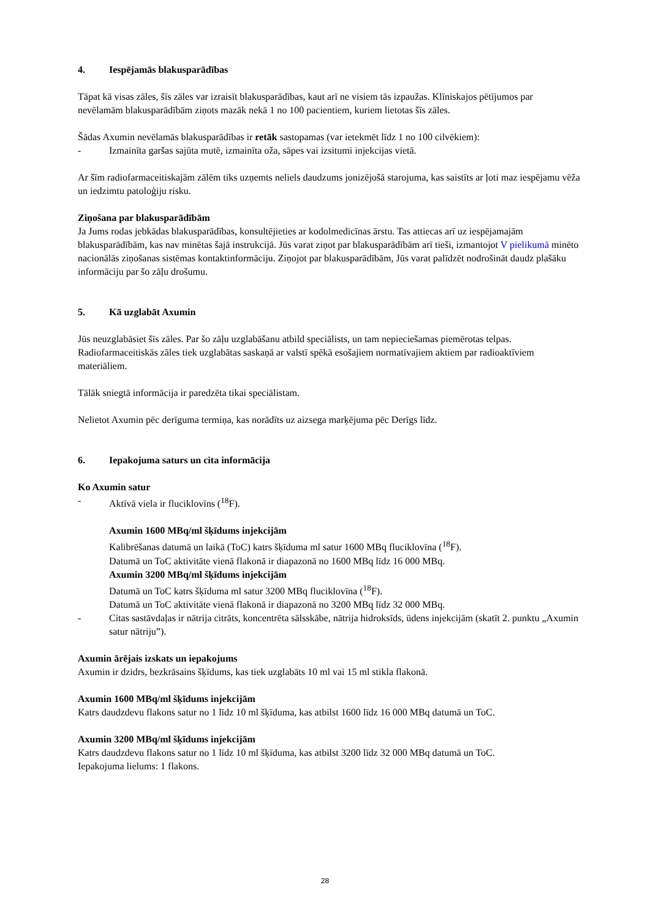4. Iespējamās blakusparādības
Tāpat kā visas zāles, šīs zāles var izraisīt blakusparādības, kaut arī ne visiem tās izpaužas. Klīniskajos pētījumos par nevēlamām blakusparādībām ziņots mazāk nekā 1 no 100 pacientiem, kuriem lietotas šīs zāles.
Šādas Axumin nevēlamās blakusparādības ir retāk sastopamas (var ietekmēt līdz 1 no 100 cilvēkiem):
- Izmainīta garšas sajūta mutē, izmainīta oža, sāpes vai izsitumi injekcijas vietā.
Ar šīm radiofarmaceitiskajām zālēm tiks uzņemts neliels daudzums jonizējošā starojuma, kas saistīts ar ļoti maz iespējamu vēža un iedzimtu patoloģiju risku.
Ziņošana par blakusparādībām
Ja Jums rodas jebkādas blakusparādības, konsultējieties ar kodolmedicīnas ārstu. Tas attiecas arī uz iespējamajām blakusparādībām, kas nav minētas šajā instrukcijā. Jūs varat ziņot par blakusparādībām arī tieši, izmantojot V pielikumā minēto nacionālās ziņošanas sistēmas kontaktinformāciju. Ziņojot par blakusparādībām, Jūs varat palīdzēt nodrošināt daudz plašāku informāciju par šo zāļu drošumu.
5. Kā uzglabāt Axumin
Jūs neuzglabāsiet šīs zāles. Par šo zāļu uzglabāšanu atbild speciālists, un tam nepieciešamas piemērotas telpas. Radiofarmaceitiskās zāles tiek uzglabātas saskaņā ar valstī spēkā esošajiem normatīvajiem aktiem par radioaktīviem materiāliem.
Tālāk sniegtā informācija ir paredzēta tikai speciālistam.
Nelietot Axumin pēc derīguma termiņa, kas norādīts uz aizsega marķējuma pēc Derīgs līdz.
6. Iepakojuma saturs un cita informācija
Ko Axumin satur
- Aktīvā viela ir fluciklovīns (<sup>18</sup>F).
Axumin 1600 MBq/ml šķīdums injekcijām
Kalibrēšanas datumā un laikā (ToC) katrs šķīduma ml satur 1600 MBq fluciklovīna (<sup>18</sup>F).
Datumā un ToC aktivitāte vienā flakonā ir diapazonā no 1600 MBq līdz 16 000 MBq.
Axumin 3200 MBq/ml šķīdums injekcijām
Datumā un ToC katrs šķīduma ml satur 3200 MBq fluciklovīna (<sup>18</sup>F).
Datumā un ToC aktivitāte vienā flakonā ir diapazonā no 3200 MBq līdz 32 000 MBq.
- Citas sastāvdaļas ir nātrija citrāts, koncentrēta sālsskābe, nātrija hidroksīds, ūdens injekcijām (skatīt 2. punktu „Axumin satur nātriju”).
Axumin ārējais izskats un iepakojums
Axumin ir dzidrs, bezkrāsains šķīdums, kas tiek uzglabāts 10 ml vai 15 ml stikla flakonā.
Axumin 1600 MBq/ml šķīdums injekcijām
Katrs daudzdevu flakons satur no 1 līdz 10 ml šķīduma, kas atbilst 1600 līdz 16 000 MBq datumā un ToC.
Axumin 3200 MBq/ml šķīdums injekcijām
Katrs daudzdevu flakons satur no 1 līdz 10 ml šķīduma, kas atbilst 3200 līdz 32 000 MBq datumā un ToC.
Iepakojuma lielums: 1 flakons.
28